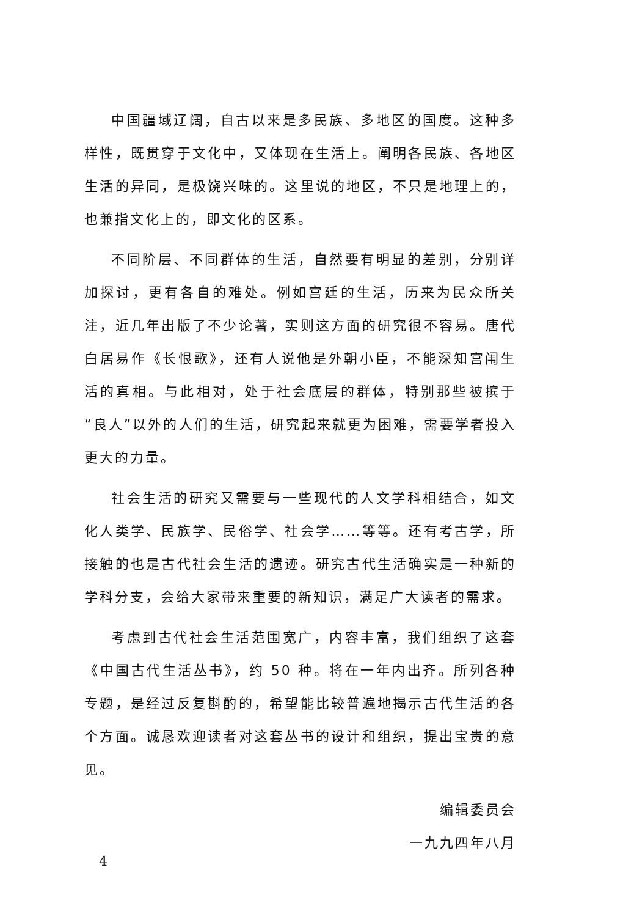中国疆域辽阔，自古以来是多民族、多地区的国度。这种多样性，既贯穿于文化中，又体现在生活上。阐明各民族、各地区生活的异同，是极饶兴味的。这里说的地区，不只是地理上的，也兼指文化上的，即文化的区系。
不同阶层、不同群体的生活，自然要有明显的差别，分别详加探讨，更有各自的难处。例如宫廷的生活，历来为民众所关注，近几年出版了不少论著，实则这方面的研究很不容易。唐代白居易作《长恨歌》，还有人说他是外朝小臣，不能深知宫闱生活的真相。与此相对，处于社会底层的群体，特别那些被摈于“良人”以外的人们的生活，研究起来就更为困难，需要学者投入更大的力量。
社会生活的研究又需要与一些现代的人文学科相结合，如文化人类学、民族学、民俗学、社会学……等等。还有考古学，所接触的也是古代社会生活的遗迹。研究古代生活确实是一种新的学科分支，会给大家带来重要的新知识，满足广大读者的需求。
考虑到古代社会生活范围宽广，内容丰富，我们组织了这套《中国古代生活丛书》，约 50 种。将在一年内出齐。所列各种专题，是经过反复斟酌的，希望能比较普遍地揭示古代生活的各个方面。诚恳欢迎读者对这套丛书的设计和组织，提出宝贵的意见。
编辑委员会
一九九四年八月
4